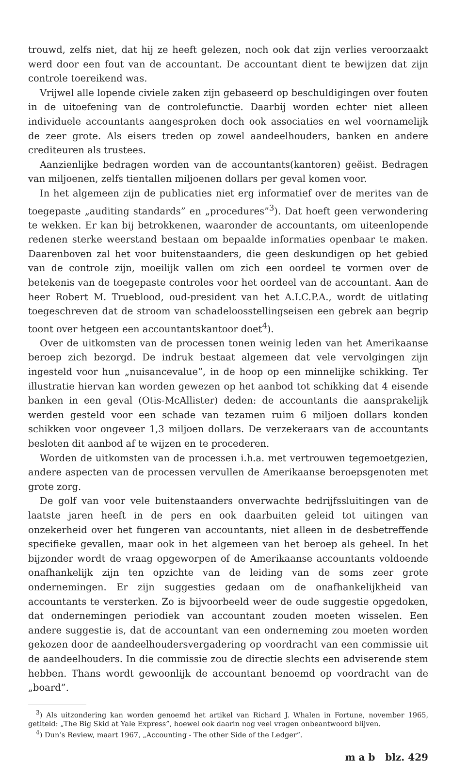trouwd, zelfs niet, dat hij ze heeft gelezen, noch ook dat zijn verlies veroorzaakt werd door een fout van de accountant. De accountant dient te bewijzen dat zijn controle toereikend was.
Vrijwel alle lopende civiele zaken zijn gebaseerd op beschuldigingen over fouten in de uitoefening van de controlefunctie. Daarbij worden echter niet alleen individuele accountants aangesproken doch ook associaties en wel voornamelijk de zeer grote. Als eisers treden op zowel aandeelhouders, banken en andere crediteuren als trustees.
Aanzienlijke bedragen worden van de accountants(kantoren) geëist. Bedragen van miljoenen, zelfs tientallen miljoenen dollars per geval komen voor.
In het algemeen zijn de publicaties niet erg informatief over de merites van de toegepaste „auditing standards” en „procedures”<sup>3</sup>). Dat hoeft geen verwondering te wekken. Er kan bij betrokkenen, waaronder de accountants, om uiteenlopende redenen sterke weerstand bestaan om bepaalde informaties openbaar te maken. Daarenboven zal het voor buitenstaanders, die geen deskundigen op het gebied van de controle zijn, moeilijk vallen om zich een oordeel te vormen over de betekenis van de toegepaste controles voor het oordeel van de accountant. Aan de heer Robert M. Trueblood, oud-president van het A.I.C.P.A., wordt de uitlating toegeschreven dat de stroom van schadeloosstellingseisen een gebrek aan begrip toont over hetgeen een accountantskantoor doet<sup>4</sup>).
Over de uitkomsten van de processen tonen weinig leden van het Amerikaanse beroep zich bezorgd. De indruk bestaat algemeen dat vele vervolgingen zijn ingesteld voor hun „nuisancevalue”, in de hoop op een minnelijke schikking. Ter illustratie hiervan kan worden gewezen op het aanbod tot schikking dat 4 eisende banken in een geval (Otis-McAllister) deden: de accountants die aansprakelijk werden gesteld voor een schade van tezamen ruim 6 miljoen dollars konden schikken voor ongeveer 1,3 miljoen dollars. De verzekeraars van de accountants besloten dit aanbod af te wijzen en te procederen.
Worden de uitkomsten van de processen i.h.a. met vertrouwen tegemoetgezien, andere aspecten van de processen vervullen de Amerikaanse beroepsgenoten met grote zorg.
De golf van voor vele buitenstaanders onverwachte bedrijfssluitingen van de laatste jaren heeft in de pers en ook daarbuiten geleid tot uitingen van onzekerheid over het fungeren van accountants, niet alleen in de desbetreffende specifieke gevallen, maar ook in het algemeen van het beroep als geheel. In het bijzonder wordt de vraag opgeworpen of de Amerikaanse accountants voldoende onafhankelijk zijn ten opzichte van de leiding van de soms zeer grote ondernemingen. Er zijn suggesties gedaan om de onafhankelijkheid van accountants te versterken. Zo is bijvoorbeeld weer de oude suggestie opgedoken, dat ondernemingen periodiek van accountant zouden moeten wisselen. Een andere suggestie is, dat de accountant van een onderneming zou moeten worden gekozen door de aandeelhoudersvergadering op voordracht van een commissie uit de aandeelhouders. In die commissie zou de directie slechts een adviserende stem hebben. Thans wordt gewoonlijk de accountant benoemd op voordracht van de „board”.
<sup>3</sup>) Als uitzondering kan worden genoemd het artikel van Richard J. Whalen in Fortune, november 1965, getiteld: „The Big Skid at Yale Express”, hoewel ook daarin nog veel vragen onbeantwoord blijven.
<sup>4</sup>) Dun’s Review, maart 1967, „Accounting - The other Side of the Ledger”.
m a b blz. 429